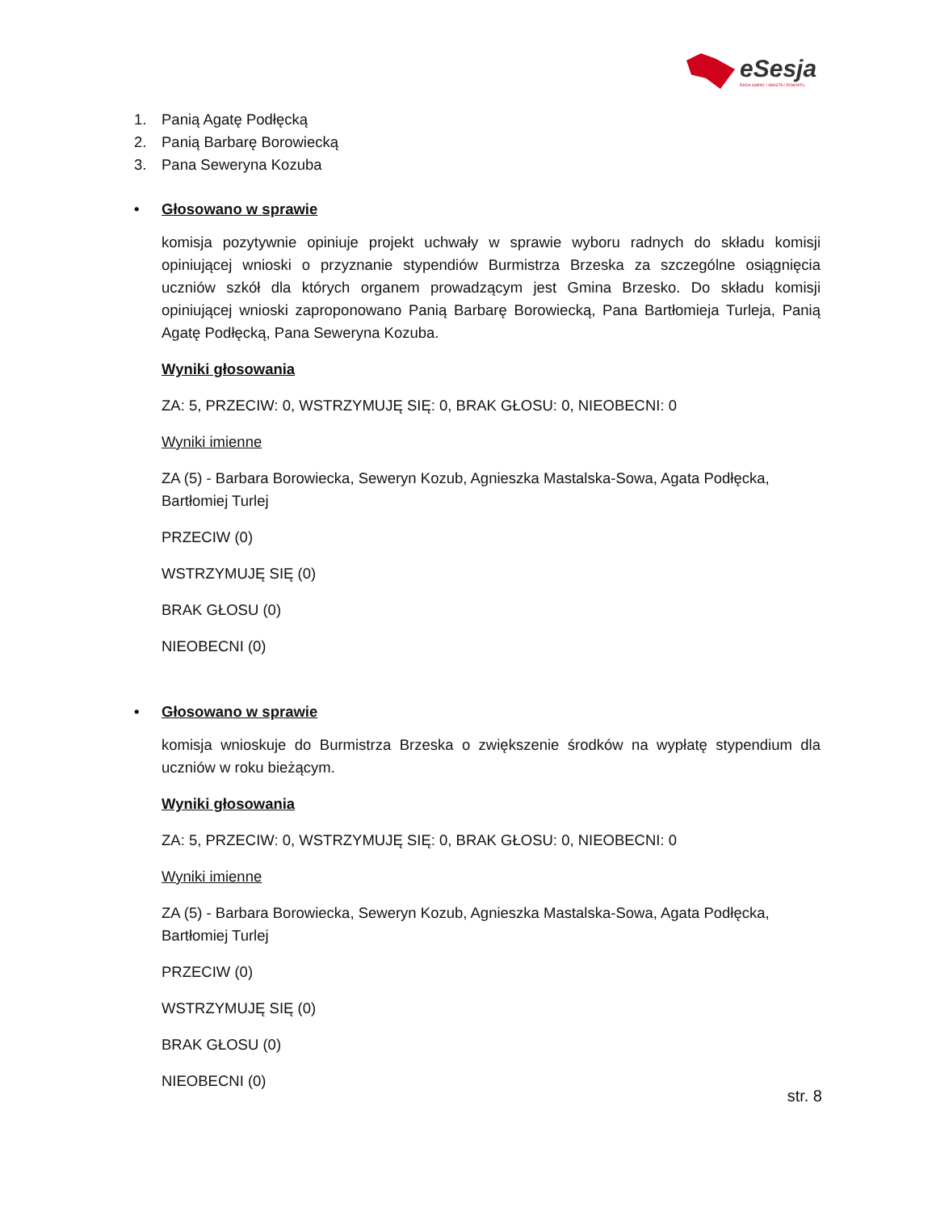eSesja
RADA GMINY / MIASTA / POWIATU
1. Panią Agatę Podłęcką
2. Panią Barbarę Borowiecką
3. Pana Seweryna Kozuba
• Głosowano w sprawie
komisja pozytywnie opiniuje projekt uchwały w sprawie wyboru radnych do składu komisji opiniującej wnioski o przyznanie stypendiów Burmistrza Brzeska za szczególne osiągnięcia uczniów szkół dla których organem prowadzącym jest Gmina Brzesko. Do składu komisji opiniującej wnioski zaproponowano Panią Barbarę Borowiecką, Pana Bartłomieja Turleja, Panią Agatę Podłęcką, Pana Seweryna Kozuba.
Wyniki głosowania
ZA: 5, PRZECIW: 0, WSTRZYMUJĘ SIĘ: 0, BRAK GŁOSU: 0, NIEOBECNI: 0
Wyniki imienne
ZA (5) - Barbara Borowiecka, Seweryn Kozub, Agnieszka Mastalska-Sowa, Agata Podłęcka, Bartłomiej Turlej
PRZECIW (0)
WSTRZYMUJĘ SIĘ (0)
BRAK GŁOSU (0)
NIEOBECNI (0)
• Głosowano w sprawie
komisja wnioskuje do Burmistrza Brzeska o zwiększenie środków na wypłatę stypendium dla uczniów w roku bieżącym.
Wyniki głosowania
ZA: 5, PRZECIW: 0, WSTRZYMUJĘ SIĘ: 0, BRAK GŁOSU: 0, NIEOBECNI: 0
Wyniki imienne
ZA (5) - Barbara Borowiecka, Seweryn Kozub, Agnieszka Mastalska-Sowa, Agata Podłęcka, Bartłomiej Turlej
PRZECIW (0)
WSTRZYMUJĘ SIĘ (0)
BRAK GŁOSU (0)
NIEOBECNI (0)
str. 8